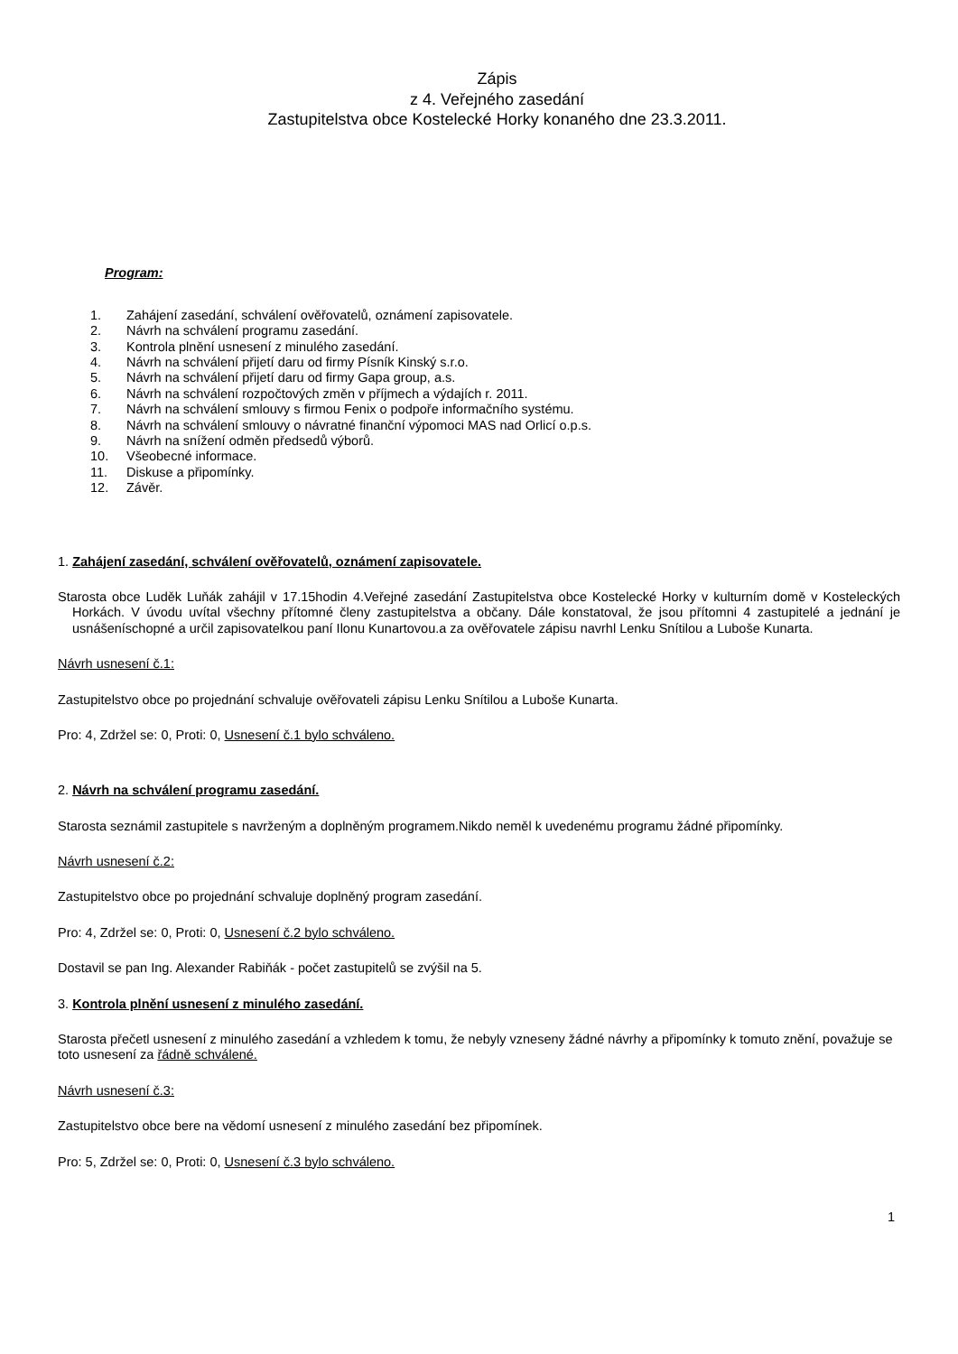Zápis
z 4. Veřejného zasedání
Zastupitelstva obce Kostelecké Horky konaného dne 23.3.2011.
Program:
1. Zahájení zasedání, schválení ověřovatelů, oznámení zapisovatele.
2. Návrh na schválení programu zasedání.
3. Kontrola plnění usnesení z minulého zasedání.
4. Návrh na schválení přijetí daru od firmy Písník Kinský s.r.o.
5. Návrh na schválení přijetí daru od firmy Gapa group, a.s.
6. Návrh na schválení rozpočtových změn v příjmech a výdajích r. 2011.
7. Návrh na schválení smlouvy s firmou Fenix o podpoře informačního systému.
8. Návrh na schválení smlouvy o návratné finanční výpomoci MAS nad Orlicí o.p.s.
9. Návrh na snížení odměn předsedů výborů.
10. Všeobecné informace.
11. Diskuse a připomínky.
12. Závěr.
1. Zahájení zasedání, schválení ověřovatelů, oznámení zapisovatele.
Starosta obce Luděk Luňák zahájil v 17.15hodin 4.Veřejné zasedání Zastupitelstva obce Kostelecké Horky v kulturním domě v Kosteleckých Horkách. V úvodu uvítal všechny přítomné členy zastupitelstva a občany. Dále konstatoval, že jsou přítomni 4 zastupitelé a jednání je usnášeníschopné a určil zapisovatelkou paní Ilonu Kunartovou.a za ověřovatele zápisu navrhl Lenku Snítilou a Luboše Kunarta.
Návrh usnesení č.1:
Zastupitelstvo obce po projednání schvaluje ověřovateli zápisu Lenku Snítilou a Luboše Kunarta.
Pro: 4, Zdržel se: 0, Proti: 0, Usnesení č.1 bylo schváleno.
2. Návrh na schválení programu zasedání.
Starosta seznámil zastupitele s navrženým a doplněným programem.Nikdo neměl k uvedenému programu žádné připomínky.
Návrh usnesení č.2:
Zastupitelstvo obce po projednání schvaluje doplněný program zasedání.
Pro: 4, Zdržel se: 0, Proti: 0, Usnesení č.2 bylo schváleno.
Dostavil se pan Ing. Alexander Rabiňák - počet zastupitelů se zvýšil na 5.
3. Kontrola plnění usnesení z minulého zasedání.
Starosta přečetl usnesení z minulého zasedání a vzhledem k tomu, že nebyly vzneseny žádné návrhy a připomínky k tomuto znění, považuje se toto usnesení za řádně schválené.
Návrh usnesení č.3:
Zastupitelstvo obce bere na vědomí usnesení z minulého zasedání bez připomínek.
Pro: 5, Zdržel se: 0, Proti: 0, Usnesení č.3 bylo schváleno.
1